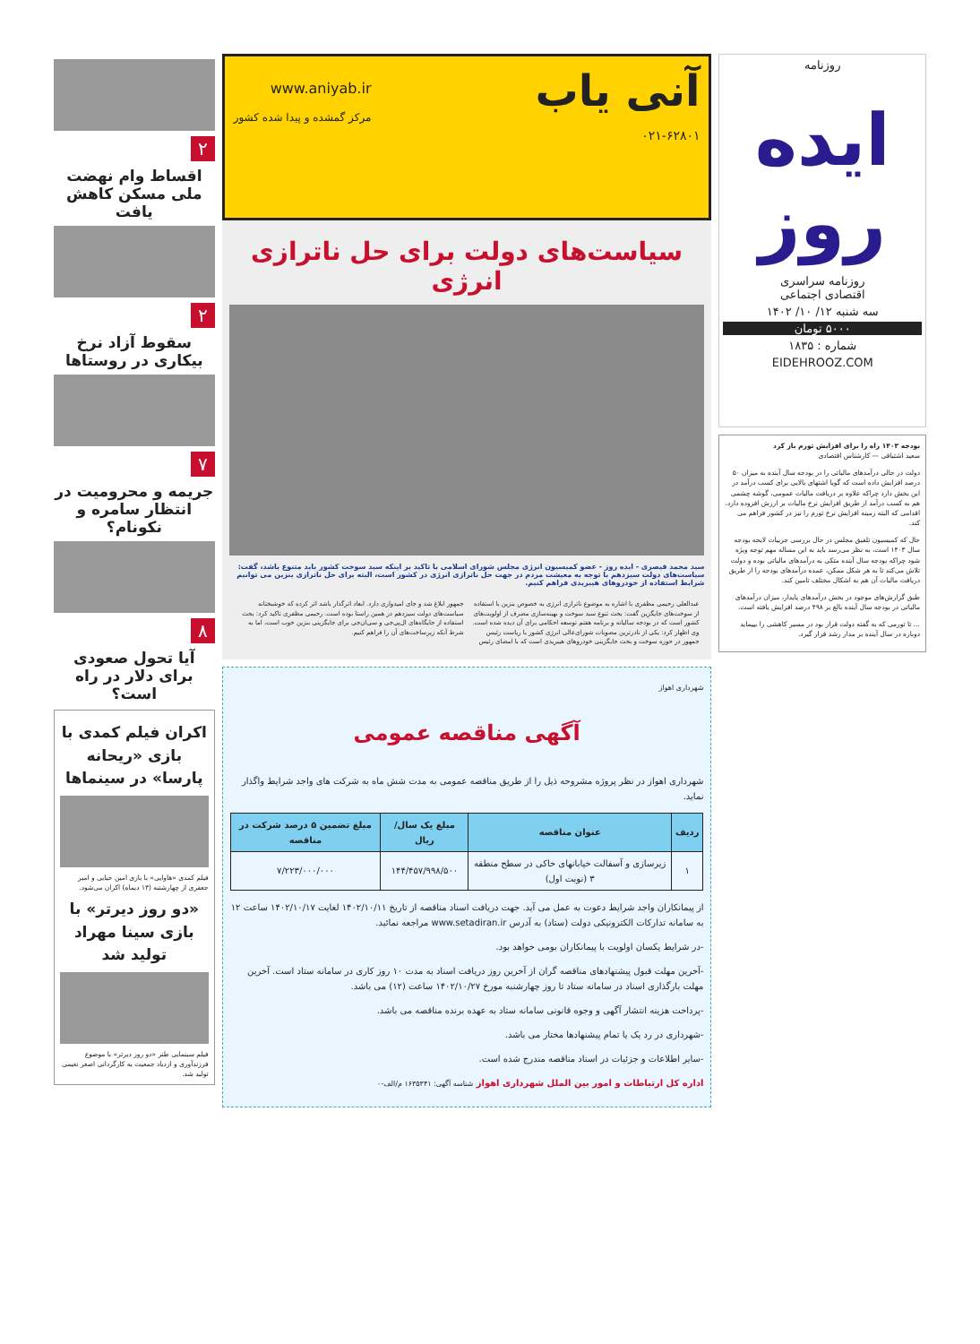روزنامه
ایده روز
روزنامه سراسری
اقتصادی اجتماعی
سه شنبه ۱۲/ ۱۰/ ۱۴۰۲
۵۰۰۰ تومان
شماره : ۱۸۳۵
EIDEHROOZ.COM
بودجه ۱۴۰۳ راه را برای افزایش تورم باز کرد
سعید اشتیاقی — کارشناس اقتصادی
دولت در حالی درآمدهای مالیاتی را در بودجه سال آینده به میزان ۵۰ درصد افزایش داده است که گویا اشتهای بالایی برای کسب درآمد در این بخش دارد چراکه علاوه بر دریافت مالیات عمومی، گوشه چشمی هم به کسب درآمد از طریق افزایش نرخ مالیات بر ارزش افزوده دارد، اقدامی که البته زمینه افزایش نرخ تورم را نیز در کشور فراهم می کند.
حال که کمیسیون تلفیق مجلس در حال بررسی جزییات لایحه بودجه سال ۱۴۰۳ است، به نظر می‌رسد باید به این مساله مهم توجه ویژه شود چراکه بودجه سال آینده متکی به درآمدهای مالیاتی بوده و دولت تلاش می‌کند تا به هر شکل ممکن، عمده درآمدهای بودجه را از طریق دریافت مالیات آن هم به اشکال مختلف تامین کند.
طبق گزارش‌های موجود در بخش درآمدهای پایدار، میزان درآمدهای مالیاتی در بودجه سال آینده بالغ بر ۴۹۸ درصد افزایش یافته است.
... تا تورمی که به گفته دولت قرار بود در مسیر کاهشی را بپیماید دوباره در سال آینده بر مدار رشد قرار گیرد.
آنی یاب
۰۲۱-۶۲۸۰۱
www.aniyab.ir
مرکز گمشده و پیدا شده کشور
سیاست‌های دولت برای حل ناترازی انرژی
سید محمد قیصری - ایده روز - عضو کمیسیون انرژی مجلس شورای اسلامی با تاکید بر اینکه سبد سوخت کشور باید متنوع باشد، گفت: سیاست‌های دولت سیزدهم با توجه به معیشت مردم در جهت حل ناترازی انرژی در کشور است، البته برای حل ناترازی بنزین می توانیم شرایط استفاده از خودروهای هیبریدی فراهم کنیم.
عبدالعلی رحیمی مظفری با اشاره به موضوع ناترازی انرژی به خصوص بنزین با استفاده از سوخت‌های جایگزین گفت: بحث تنوع سبد سوخت و بهینه‌سازی مصرف از اولویت‌های کشور است که در بودجه سالیانه و برنامه هفتم توسعه احکامی برای آن دیده شده است. وی اظهار کرد: یکی از نادرترین مصوبات شورای‌عالی انرژی کشور با ریاست رئیس جمهور در حوزه سوخت و بحث جایگزینی خودروهای هیبریدی است که با امضای رئیس جمهور ابلاغ شد و جای امیدواری دارد. ابعاد اثرگذار باشد اثر کرده که خوشبختانه سیاست‌های دولت سیزدهم در همین راستا بوده است. رحیمی مظفری تاکید کرد: بحث استفاده از جایگاه‌های ال‌پی‌جی و سی‌ان‌جی برای جایگزینی بنزین خوب است، اما به شرط آنکه زیرساخت‌های آن را فراهم کنیم.
شهرداری اهواز
آگهی مناقصه عمومی
شهرداری اهواز در نظر پروژه مشروحه ذیل را از طریق مناقصه عمومی به مدت شش ماه به شرکت های واجد شرایط واگذار نماید.
| ردیف | عنوان مناقصه | مبلغ یک سال/ ریال | مبلغ تضمین ۵ درصد شرکت در مناقصه |
| --- | --- | --- | --- |
| ۱ | زیرسازی و آسفالت خیابانهای خاکی در سطح منطقه ۳ (نوبت اول) | ۱۴۴/۴۵۷/۹۹۸/۵۰۰ | ۷/۲۲۳/۰۰۰/۰۰۰ |
از پیمانکاران واجد شرایط دعوت به عمل می آید. جهت دریافت اسناد مناقصه از تاریخ ۱۴۰۲/۱۰/۱۱ لغایت ۱۴۰۲/۱۰/۱۷ ساعت ۱۲ به سامانه تدارکات الکترونیکی دولت (ستاد) به آدرس www.setadiran.ir مراجعه نمائید.
-در شرایط یکسان اولویت با پیمانکاران بومی خواهد بود.
-آخرین مهلت قبول پیشنهادهای مناقصه گران از آخرین روز دریافت اسناد به مدت ۱۰ روز کاری در سامانه ستاد است. آخرین مهلت بارگذاری اسناد در سامانه ستاد تا روز چهارشنبه مورخ ۱۴۰۲/۱۰/۲۷ ساعت (۱۲) می باشد.
-پرداخت هزینه انتشار آگهی و وجوه قانونی سامانه ستاد به عهده برنده مناقصه می باشد.
-شهرداری در رد یک یا تمام پیشنهادها مختار می باشد.
-سایر اطلاعات و جزئیات در اسناد مناقصه مندرج شده است.
اداره کل ارتباطات و امور بین الملل شهرداری اهواز شناسه آگهی: ۱۶۳۵۳۴۱ م/الف-۰
۲
اقساط وام نهضت ملی مسکن کاهش یافت
۲
سقوط آزاد نرخ بیکاری در روستاها
۷
جریمه و محرومیت در انتظار سامره و نکونام؟
۸
آیا تحول صعودی برای دلار در راه است؟
اکران فیلم کمدی با بازی «ریحانه پارسا» در سینماها
فیلم کمدی «هاوایی» با بازی امین حیایی و امیر جعفری از چهارشنبه (۱۳ دیماه) اکران می‌شود.
«دو روز دیرتر» با بازی سینا مهراد تولید شد
فیلم سینمایی طنز «دو روز دیرتر» با موضوع فرزندآوری و ازدیاد جمعیت به کارگردانی اصغر نعیمی تولید شد.